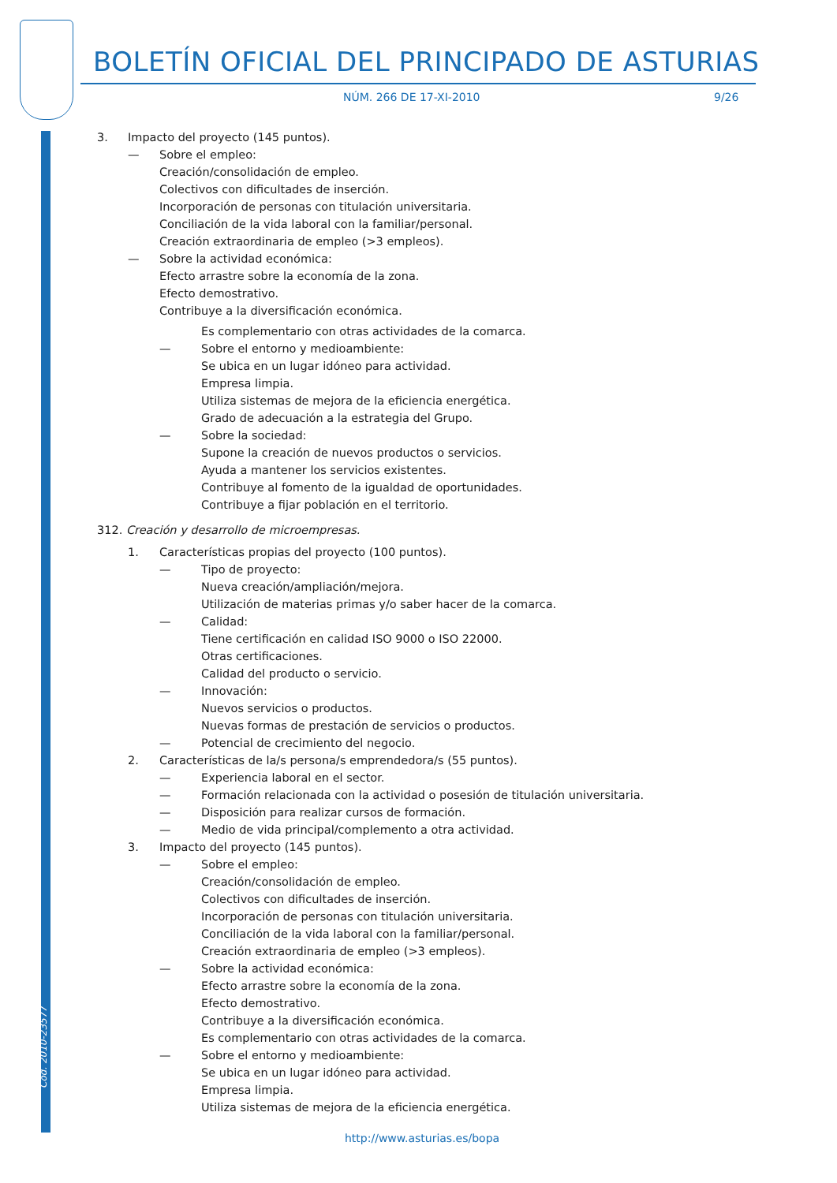BOLETÍN OFICIAL DEL PRINCIPADO DE ASTURIAS
NÚM. 266 DE 17-XI-2010 9/26
Cód. 2010-23577
3. Impacto del proyecto (145 puntos).
— Sobre el empleo:
Creación/consolidación de empleo.
Colectivos con dificultades de inserción.
Incorporación de personas con titulación universitaria.
Conciliación de la vida laboral con la familiar/personal.
Creación extraordinaria de empleo (>3 empleos).
— Sobre la actividad económica:
Efecto arrastre sobre la economía de la zona.
Efecto demostrativo.
Contribuye a la diversificación económica.
Es complementario con otras actividades de la comarca.
— Sobre el entorno y medioambiente:
Se ubica en un lugar idóneo para actividad.
Empresa limpia.
Utiliza sistemas de mejora de la eficiencia energética.
Grado de adecuación a la estrategia del Grupo.
— Sobre la sociedad:
Supone la creación de nuevos productos o servicios.
Ayuda a mantener los servicios existentes.
Contribuye al fomento de la igualdad de oportunidades.
Contribuye a fijar población en el territorio.
312. Creación y desarrollo de microempresas.
1. Características propias del proyecto (100 puntos).
— Tipo de proyecto:
Nueva creación/ampliación/mejora.
Utilización de materias primas y/o saber hacer de la comarca.
— Calidad:
Tiene certificación en calidad ISO 9000 o ISO 22000.
Otras certificaciones.
Calidad del producto o servicio.
— Innovación:
Nuevos servicios o productos.
Nuevas formas de prestación de servicios o productos.
— Potencial de crecimiento del negocio.
2. Características de la/s persona/s emprendedora/s (55 puntos).
— Experiencia laboral en el sector.
— Formación relacionada con la actividad o posesión de titulación universitaria.
— Disposición para realizar cursos de formación.
— Medio de vida principal/complemento a otra actividad.
3. Impacto del proyecto (145 puntos).
— Sobre el empleo:
Creación/consolidación de empleo.
Colectivos con dificultades de inserción.
Incorporación de personas con titulación universitaria.
Conciliación de la vida laboral con la familiar/personal.
Creación extraordinaria de empleo (>3 empleos).
— Sobre la actividad económica:
Efecto arrastre sobre la economía de la zona.
Efecto demostrativo.
Contribuye a la diversificación económica.
Es complementario con otras actividades de la comarca.
— Sobre el entorno y medioambiente:
Se ubica en un lugar idóneo para actividad.
Empresa limpia.
Utiliza sistemas de mejora de la eficiencia energética.
http://www.asturias.es/bopa